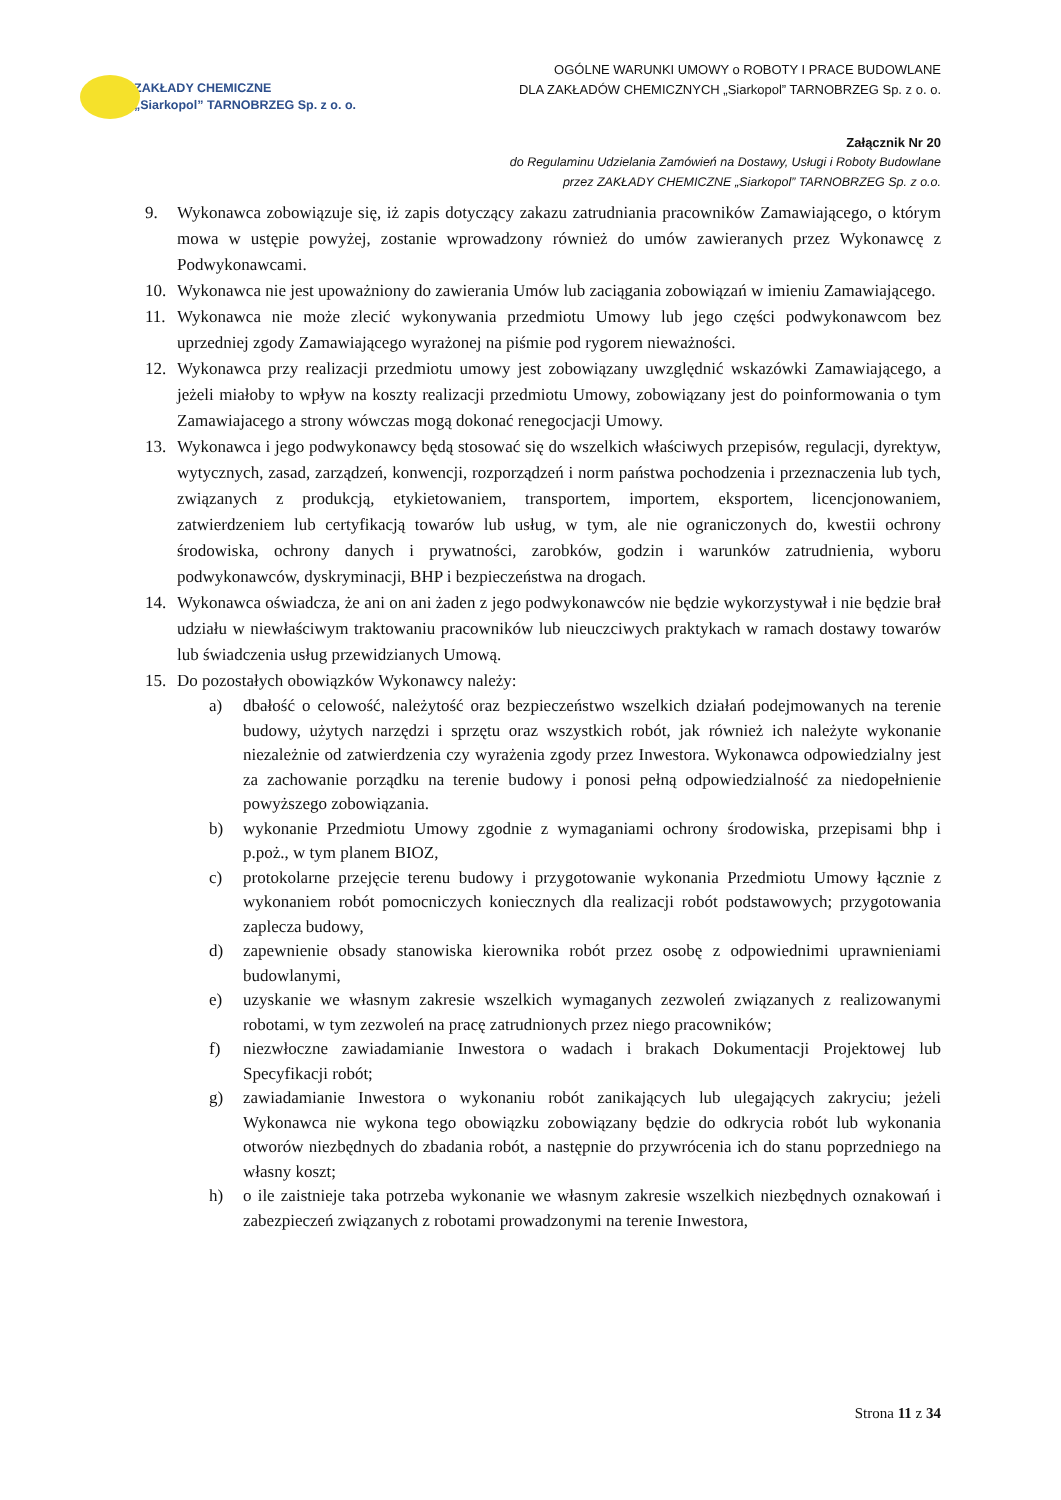ZAKŁADY CHEMICZNE
„Siarkopol” TARNOBRZEG Sp. z o. o.
OGÓLNE WARUNKI UMOWY o ROBOTY I PRACE BUDOWLANE
DLA ZAKŁADÓW CHEMICZNYCH „Siarkopol” TARNOBRZEG Sp. z o. o.
Załącznik Nr 20
do Regulaminu Udzielania Zamówień na Dostawy, Usługi i Roboty Budowlane
przez ZAKŁADY CHEMICZNE „Siarkopol” TARNOBRZEG Sp. z o.o.
9. Wykonawca zobowiązuje się, iż zapis dotyczący zakazu zatrudniania pracowników Zamawiającego, o którym mowa w ustępie powyżej, zostanie wprowadzony również do umów zawieranych przez Wykonawcę z Podwykonawcami.
10. Wykonawca nie jest upoważniony do zawierania Umów lub zaciągania zobowiązań w imieniu Zamawiającego.
11. Wykonawca nie może zlecić wykonywania przedmiotu Umowy lub jego części podwykonawcom bez uprzedniej zgody Zamawiającego wyrażonej na piśmie pod rygorem nieważności.
12. Wykonawca przy realizacji przedmiotu umowy jest zobowiązany uwzględnić wskazówki Zamawiającego, a jeżeli miałoby to wpływ na koszty realizacji przedmiotu Umowy, zobowiązany jest do poinformowania o tym Zamawiajacego a strony wówczas mogą dokonać renegocjacji Umowy.
13. Wykonawca i jego podwykonawcy będą stosować się do wszelkich właściwych przepisów, regulacji, dyrektyw, wytycznych, zasad, zarządzeń, konwencji, rozporządzeń i norm państwa pochodzenia i przeznaczenia lub tych, związanych z produkcją, etykietowaniem, transportem, importem, eksportem, licencjonowaniem, zatwierdzeniem lub certyfikacją towarów lub usług, w tym, ale nie ograniczonych do, kwestii ochrony środowiska, ochrony danych i prywatności, zarobków, godzin i warunków zatrudnienia, wyboru podwykonawców, dyskryminacji, BHP i bezpieczeństwa na drogach.
14. Wykonawca oświadcza, że ani on ani żaden z jego podwykonawców nie będzie wykorzystywał i nie będzie brał udziału w niewłaściwym traktowaniu pracowników lub nieuczciwych praktykach w ramach dostawy towarów lub świadczenia usług przewidzianych Umową.
15. Do pozostałych obowiązków Wykonawcy należy:
a) dbałość o celowość, należytość oraz bezpieczeństwo wszelkich działań podejmowanych na terenie budowy, użytych narzędzi i sprzętu oraz wszystkich robót, jak również ich należyte wykonanie niezależnie od zatwierdzenia czy wyrażenia zgody przez Inwestora. Wykonawca odpowiedzialny jest za zachowanie porządku na terenie budowy i ponosi pełną odpowiedzialność za niedopełnienie powyższego zobowiązania.
b) wykonanie Przedmiotu Umowy zgodnie z wymaganiami ochrony środowiska, przepisami bhp i p.poż., w tym planem BIOZ,
c) protokolarne przejęcie terenu budowy i przygotowanie wykonania Przedmiotu Umowy łącznie z wykonaniem robót pomocniczych koniecznych dla realizacji robót podstawowych; przygotowania zaplecza budowy,
d) zapewnienie obsady stanowiska kierownika robót przez osobę z odpowiednimi uprawnieniami budowlanymi,
e) uzyskanie we własnym zakresie wszelkich wymaganych zezwoleń związanych z realizowanymi robotami, w tym zezwoleń na pracę zatrudnionych przez niego pracowników;
f) niezwłoczne zawiadamianie Inwestora o wadach i brakach Dokumentacji Projektowej lub Specyfikacji robót;
g) zawiadamianie Inwestora o wykonaniu robót zanikających lub ulegających zakryciu; jeżeli Wykonawca nie wykona tego obowiązku zobowiązany będzie do odkrycia robót lub wykonania otworów niezbędnych do zbadania robót, a następnie do przywrócenia ich do stanu poprzedniego na własny koszt;
h) o ile zaistnieje taka potrzeba wykonanie we własnym zakresie wszelkich niezbędnych oznakowań i zabezpieczeń związanych z robotami prowadzonymi na terenie Inwestora,
Strona 11 z 34